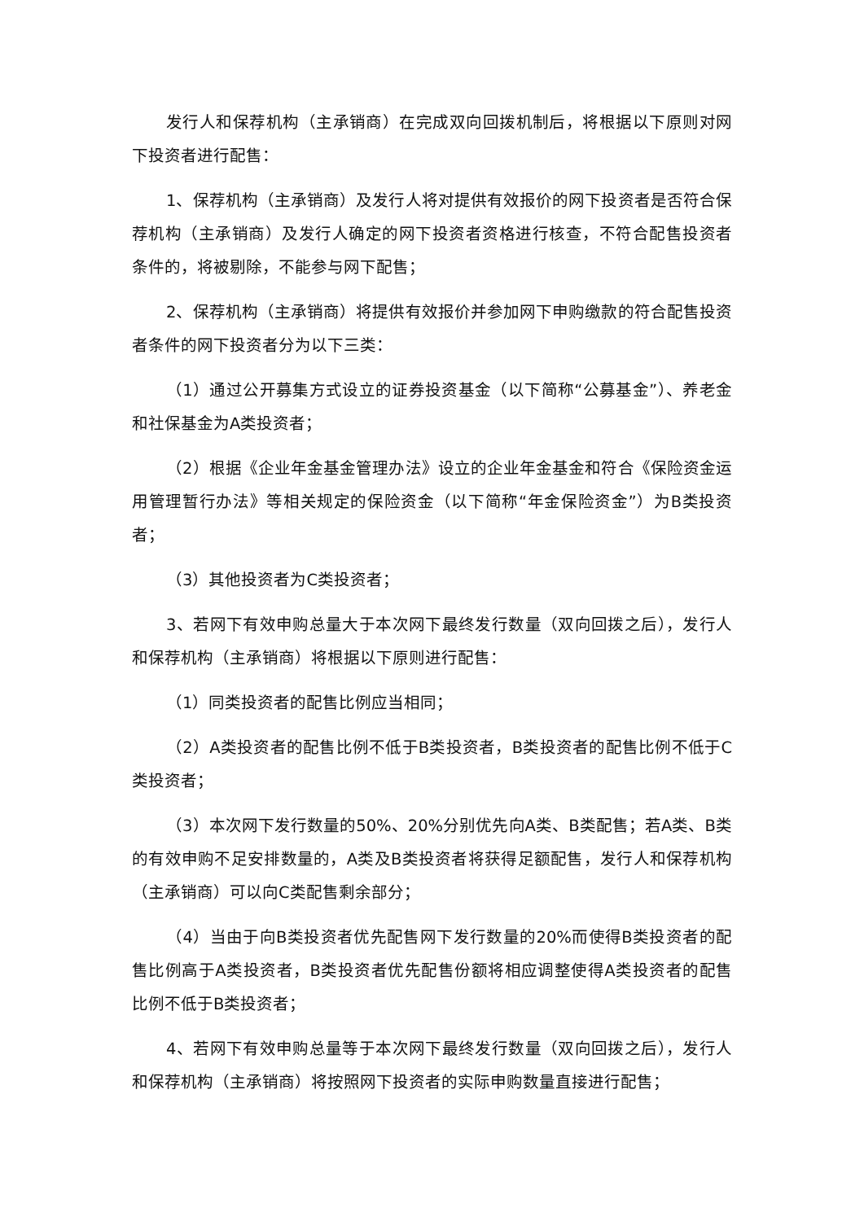发行人和保荐机构（主承销商）在完成双向回拨机制后，将根据以下原则对网下投资者进行配售：
1、保荐机构（主承销商）及发行人将对提供有效报价的网下投资者是否符合保荐机构（主承销商）及发行人确定的网下投资者资格进行核查，不符合配售投资者条件的，将被剔除，不能参与网下配售；
2、保荐机构（主承销商）将提供有效报价并参加网下申购缴款的符合配售投资者条件的网下投资者分为以下三类：
（1）通过公开募集方式设立的证券投资基金（以下简称“公募基金”）、养老金和社保基金为A类投资者；
（2）根据《企业年金基金管理办法》设立的企业年金基金和符合《保险资金运用管理暂行办法》等相关规定的保险资金（以下简称“年金保险资金”）为B类投资者；
（3）其他投资者为C类投资者；
3、若网下有效申购总量大于本次网下最终发行数量（双向回拨之后），发行人和保荐机构（主承销商）将根据以下原则进行配售：
（1）同类投资者的配售比例应当相同；
（2）A类投资者的配售比例不低于B类投资者，B类投资者的配售比例不低于C类投资者；
（3）本次网下发行数量的50%、20%分别优先向A类、B类配售；若A类、B类的有效申购不足安排数量的，A类及B类投资者将获得足额配售，发行人和保荐机构（主承销商）可以向C类配售剩余部分；
（4）当由于向B类投资者优先配售网下发行数量的20%而使得B类投资者的配售比例高于A类投资者，B类投资者优先配售份额将相应调整使得A类投资者的配售比例不低于B类投资者；
4、若网下有效申购总量等于本次网下最终发行数量（双向回拨之后），发行人和保荐机构（主承销商）将按照网下投资者的实际申购数量直接进行配售；